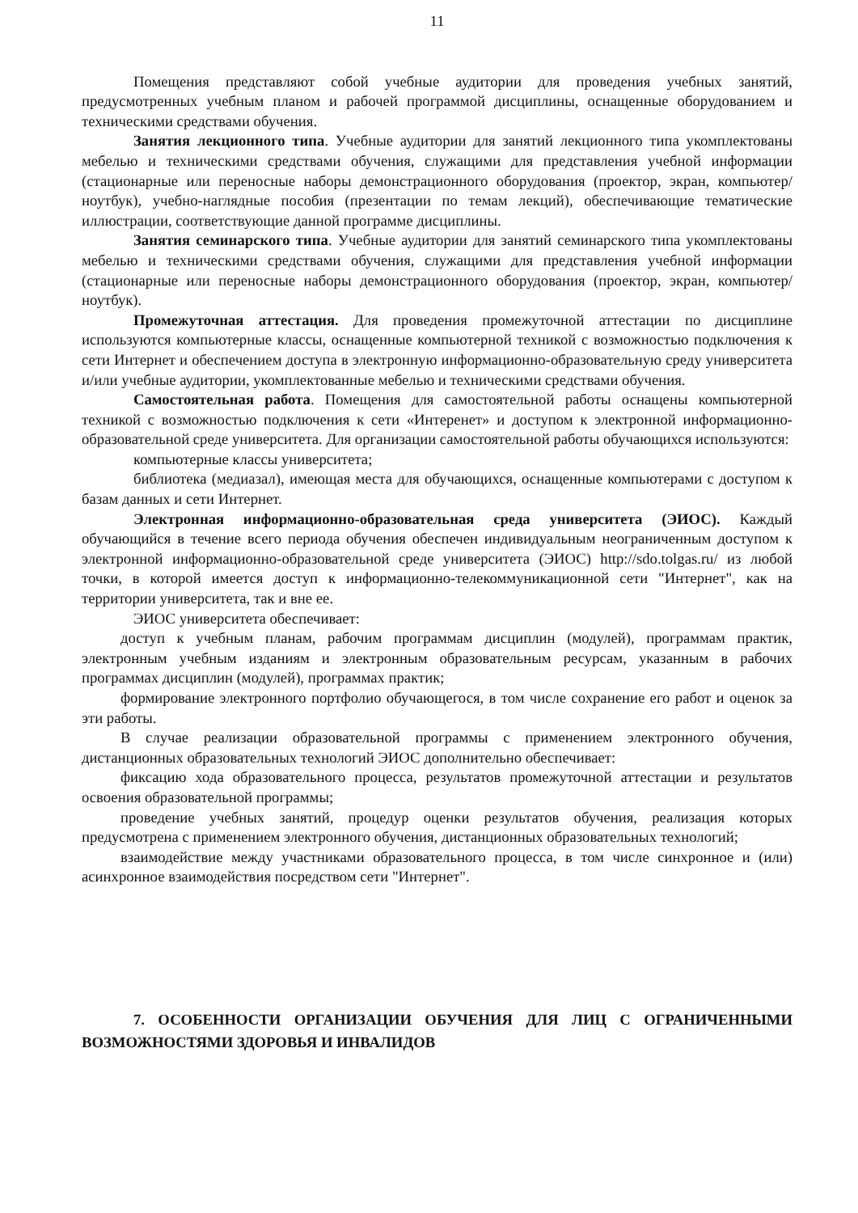11
Помещения представляют собой учебные аудитории для проведения учебных занятий, предусмотренных учебным планом и рабочей программой дисциплины, оснащенные оборудованием и техническими средствами обучения.
Занятия лекционного типа. Учебные аудитории для занятий лекционного типа укомплектованы мебелью и техническими средствами обучения, служащими для представления учебной информации (стационарные или переносные наборы демонстрационного оборудования (проектор, экран, компьютер/ноутбук), учебно-наглядные пособия (презентации по темам лекций), обеспечивающие тематические иллюстрации, соответствующие данной программе дисциплины.
Занятия семинарского типа. Учебные аудитории для занятий семинарского типа укомплектованы мебелью и техническими средствами обучения, служащими для представления учебной информации (стационарные или переносные наборы демонстрационного оборудования (проектор, экран, компьютер/ноутбук).
Промежуточная аттестация. Для проведения промежуточной аттестации по дисциплине используются компьютерные классы, оснащенные компьютерной техникой с возможностью подключения к сети Интернет и обеспечением доступа в электронную информационно-образовательную среду университета и/или учебные аудитории, укомплектованные мебелью и техническими средствами обучения.
Самостоятельная работа. Помещения для самостоятельной работы оснащены компьютерной техникой с возможностью подключения к сети «Интеренет» и доступом к электронной информационно-образовательной среде университета. Для организации самостоятельной работы обучающихся используются:
компьютерные классы университета;
библиотека (медиазал), имеющая места для обучающихся, оснащенные компьютерами с доступом к базам данных и сети Интернет.
Электронная информационно-образовательная среда университета (ЭИОС). Каждый обучающийся в течение всего периода обучения обеспечен индивидуальным неограниченным доступом к электронной информационно-образовательной среде университета (ЭИОС) http://sdo.tolgas.ru/ из любой точки, в которой имеется доступ к информационно-телекоммуникационной сети "Интернет", как на территории университета, так и вне ее.
ЭИОС университета обеспечивает:
доступ к учебным планам, рабочим программам дисциплин (модулей), программам практик, электронным учебным изданиям и электронным образовательным ресурсам, указанным в рабочих программах дисциплин (модулей), программах практик;
формирование электронного портфолио обучающегося, в том числе сохранение его работ и оценок за эти работы.
В случае реализации образовательной программы с применением электронного обучения, дистанционных образовательных технологий ЭИОС дополнительно обеспечивает:
фиксацию хода образовательного процесса, результатов промежуточной аттестации и результатов освоения образовательной программы;
проведение учебных занятий, процедур оценки результатов обучения, реализация которых предусмотрена с применением электронного обучения, дистанционных образовательных технологий;
взаимодействие между участниками образовательного процесса, в том числе синхронное и (или) асинхронное взаимодействия посредством сети "Интернет".
7. ОСОБЕННОСТИ ОРГАНИЗАЦИИ ОБУЧЕНИЯ ДЛЯ ЛИЦ С ОГРАНИЧЕННЫМИ ВОЗМОЖНОСТЯМИ ЗДОРОВЬЯ И ИНВАЛИДОВ